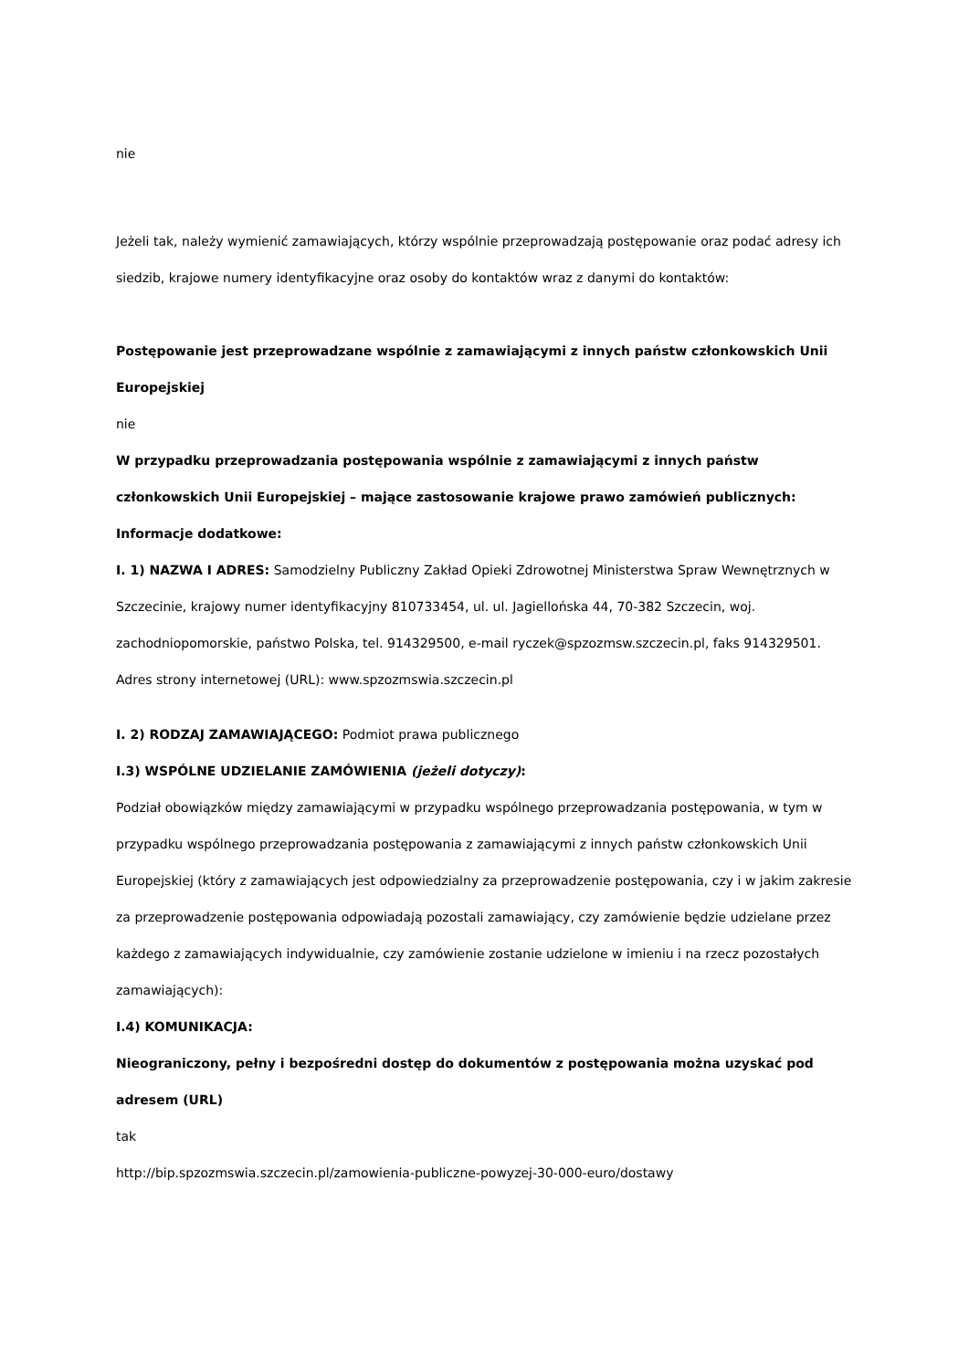nie
Jeżeli tak, należy wymienić zamawiających, którzy wspólnie przeprowadzają postępowanie oraz podać adresy ich siedzib, krajowe numery identyfikacyjne oraz osoby do kontaktów wraz z danymi do kontaktów:
Postępowanie jest przeprowadzane wspólnie z zamawiającymi z innych państw członkowskich Unii Europejskiej
nie
W przypadku przeprowadzania postępowania wspólnie z zamawiającymi z innych państw członkowskich Unii Europejskiej – mające zastosowanie krajowe prawo zamówień publicznych:
Informacje dodatkowe:
I. 1) NAZWA I ADRES: Samodzielny Publiczny Zakład Opieki Zdrowotnej Ministerstwa Spraw Wewnętrznych w Szczecinie, krajowy numer identyfikacyjny 810733454, ul. ul. Jagiellońska 44, 70-382 Szczecin, woj. zachodniopomorskie, państwo Polska, tel. 914329500, e-mail ryczek@spzozmsw.szczecin.pl, faks 914329501.
Adres strony internetowej (URL): www.spzozmswia.szczecin.pl
I. 2) RODZAJ ZAMAWIAJĄCEGO: Podmiot prawa publicznego
I.3) WSPÓLNE UDZIELANIE ZAMÓWIENIA (jeżeli dotyczy):
Podział obowiązków między zamawiającymi w przypadku wspólnego przeprowadzania postępowania, w tym w przypadku wspólnego przeprowadzania postępowania z zamawiającymi z innych państw członkowskich Unii Europejskiej (który z zamawiających jest odpowiedzialny za przeprowadzenie postępowania, czy i w jakim zakresie za przeprowadzenie postępowania odpowiadają pozostali zamawiający, czy zamówienie będzie udzielane przez każdego z zamawiających indywidualnie, czy zamówienie zostanie udzielone w imieniu i na rzecz pozostałych zamawiających):
I.4) KOMUNIKACJA:
Nieograniczony, pełny i bezpośredni dostęp do dokumentów z postępowania można uzyskać pod adresem (URL)
tak
http://bip.spzozmswia.szczecin.pl/zamowienia-publiczne-powyzej-30-000-euro/dostawy